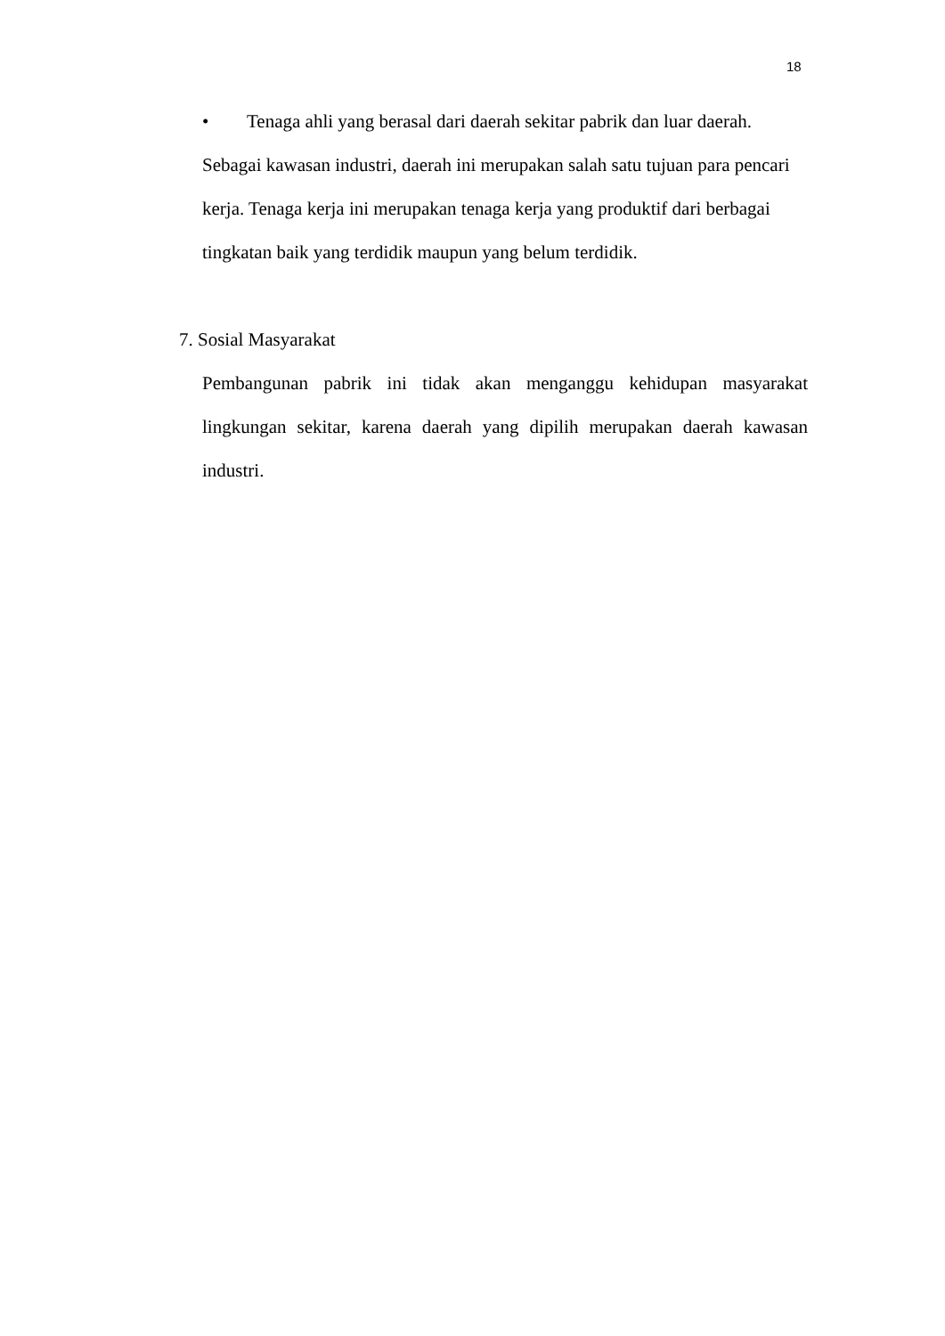18
• Tenaga ahli yang berasal dari daerah sekitar pabrik dan luar daerah.
Sebagai kawasan industri, daerah ini merupakan salah satu tujuan para pencari kerja. Tenaga kerja ini merupakan tenaga kerja yang produktif dari berbagai tingkatan baik yang terdidik maupun yang belum terdidik.
7. Sosial Masyarakat
Pembangunan pabrik ini tidak akan menganggu kehidupan masyarakat lingkungan sekitar, karena daerah yang dipilih merupakan daerah kawasan industri.